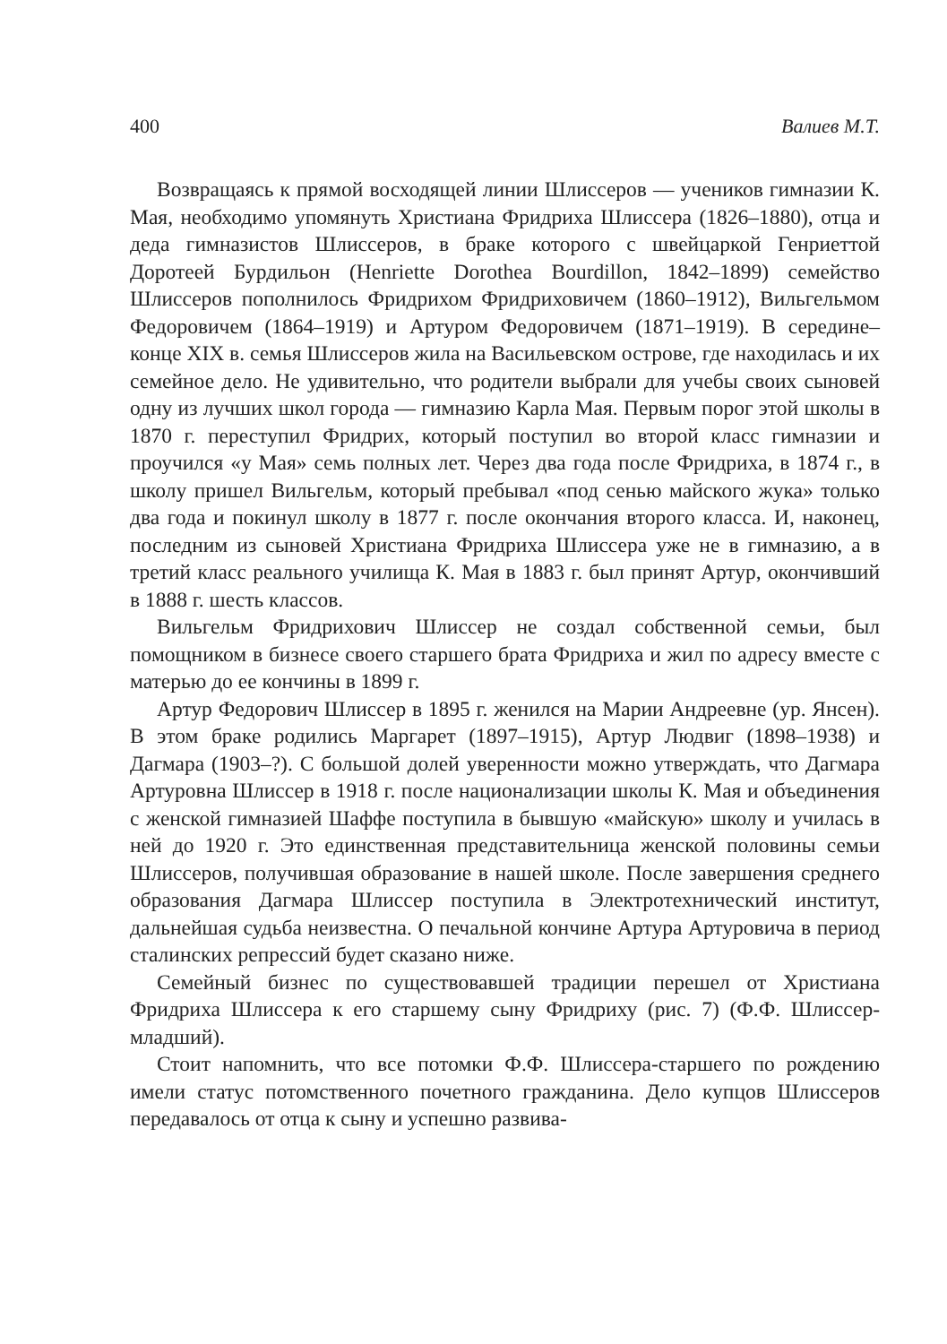400 Валиев М.Т.
Возвращаясь к прямой восходящей линии Шлиссеров — учеников гимназии К. Мая, необходимо упомянуть Христиана Фридриха Шлиссера (1826–1880), отца и деда гимназистов Шлиссеров, в браке которого с швейцаркой Генриеттой Доротеей Бурдильон (Henriette Dorothea Bourdillon, 1842–1899) семейство Шлиссеров пополнилось Фридрихом Фридриховичем (1860–1912), Вильгельмом Федоровичем (1864–1919) и Артуром Федоровичем (1871–1919). В середине–конце XIX в. семья Шлиссеров жила на Васильевском острове, где находилась и их семейное дело. Не удивительно, что родители выбрали для учебы своих сыновей одну из лучших школ города — гимназию Карла Мая. Первым порог этой школы в 1870 г. переступил Фридрих, который поступил во второй класс гимназии и проучился «у Мая» семь полных лет. Через два года после Фридриха, в 1874 г., в школу пришел Вильгельм, который пребывал «под сенью майского жука» только два года и покинул школу в 1877 г. после окончания второго класса. И, наконец, последним из сыновей Христиана Фридриха Шлиссера уже не в гимназию, а в третий класс реального училища К. Мая в 1883 г. был принят Артур, окончивший в 1888 г. шесть классов.
Вильгельм Фридрихович Шлиссер не создал собственной семьи, был помощником в бизнесе своего старшего брата Фридриха и жил по адресу вместе с матерью до ее кончины в 1899 г.
Артур Федорович Шлиссер в 1895 г. женился на Марии Андреевне (ур. Янсен). В этом браке родились Маргарет (1897–1915), Артур Людвиг (1898–1938) и Дагмара (1903–?). С большой долей уверенности можно утверждать, что Дагмара Артуровна Шлиссер в 1918 г. после национализации школы К. Мая и объединения с женской гимназией Шаффе поступила в бывшую «майскую» школу и училась в ней до 1920 г. Это единственная представительница женской половины семьи Шлиссеров, получившая образование в нашей школе. После завершения среднего образования Дагмара Шлиссер поступила в Электротехнический институт, дальнейшая судьба неизвестна. О печальной кончине Артура Артуровича в период сталинских репрессий будет сказано ниже.
Семейный бизнес по существовавшей традиции перешел от Христиана Фридриха Шлиссера к его старшему сыну Фридриху (рис. 7) (Ф.Ф. Шлиссер-младший).
Стоит напомнить, что все потомки Ф.Ф. Шлиссера-старшего по рождению имели статус потомственного почетного гражданина. Дело купцов Шлиссеров передавалось от отца к сыну и успешно развива-